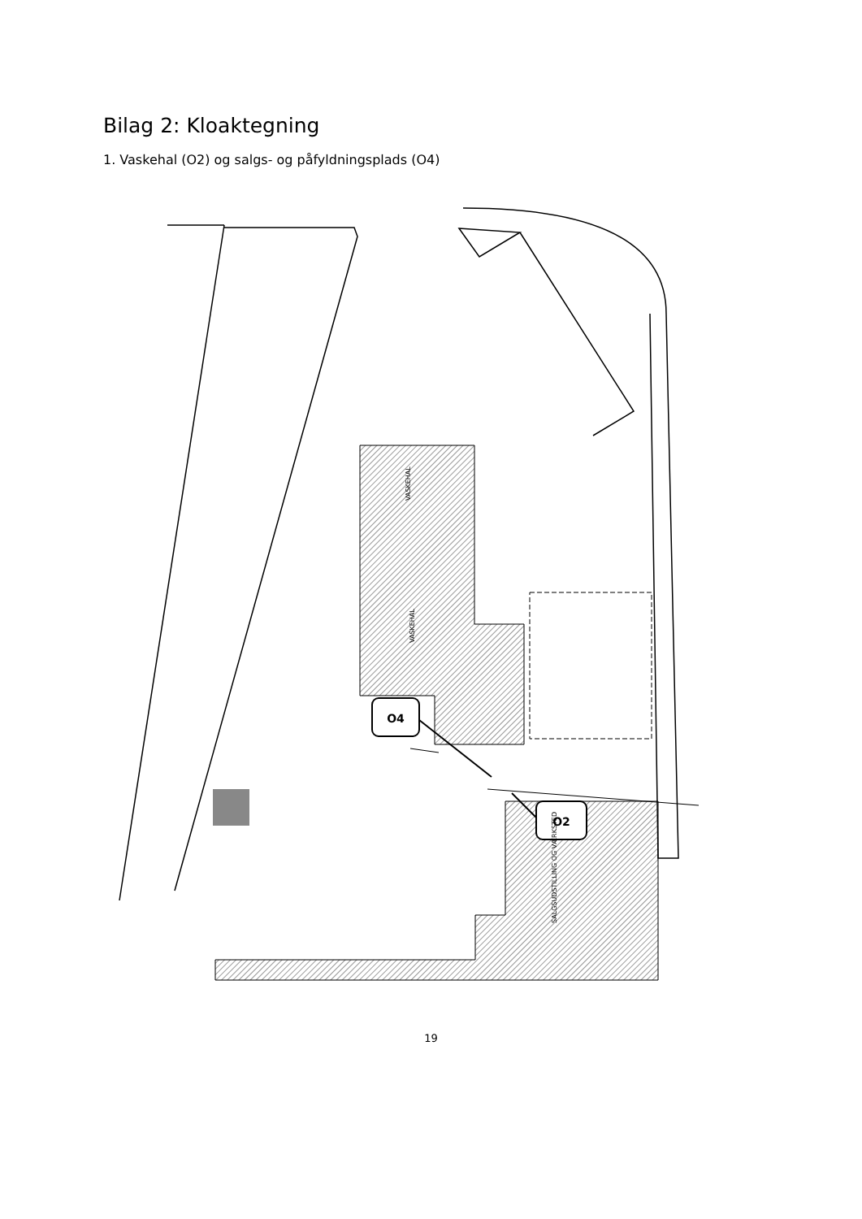Bilag 2: Kloaktegning
1. Vaskehal (O2) og salgs- og påfyldningsplads (O4)
O4
O2
VASKEHAL
VASKEHAL
SALGSUDSTILLING OG VÆRKSTED
19